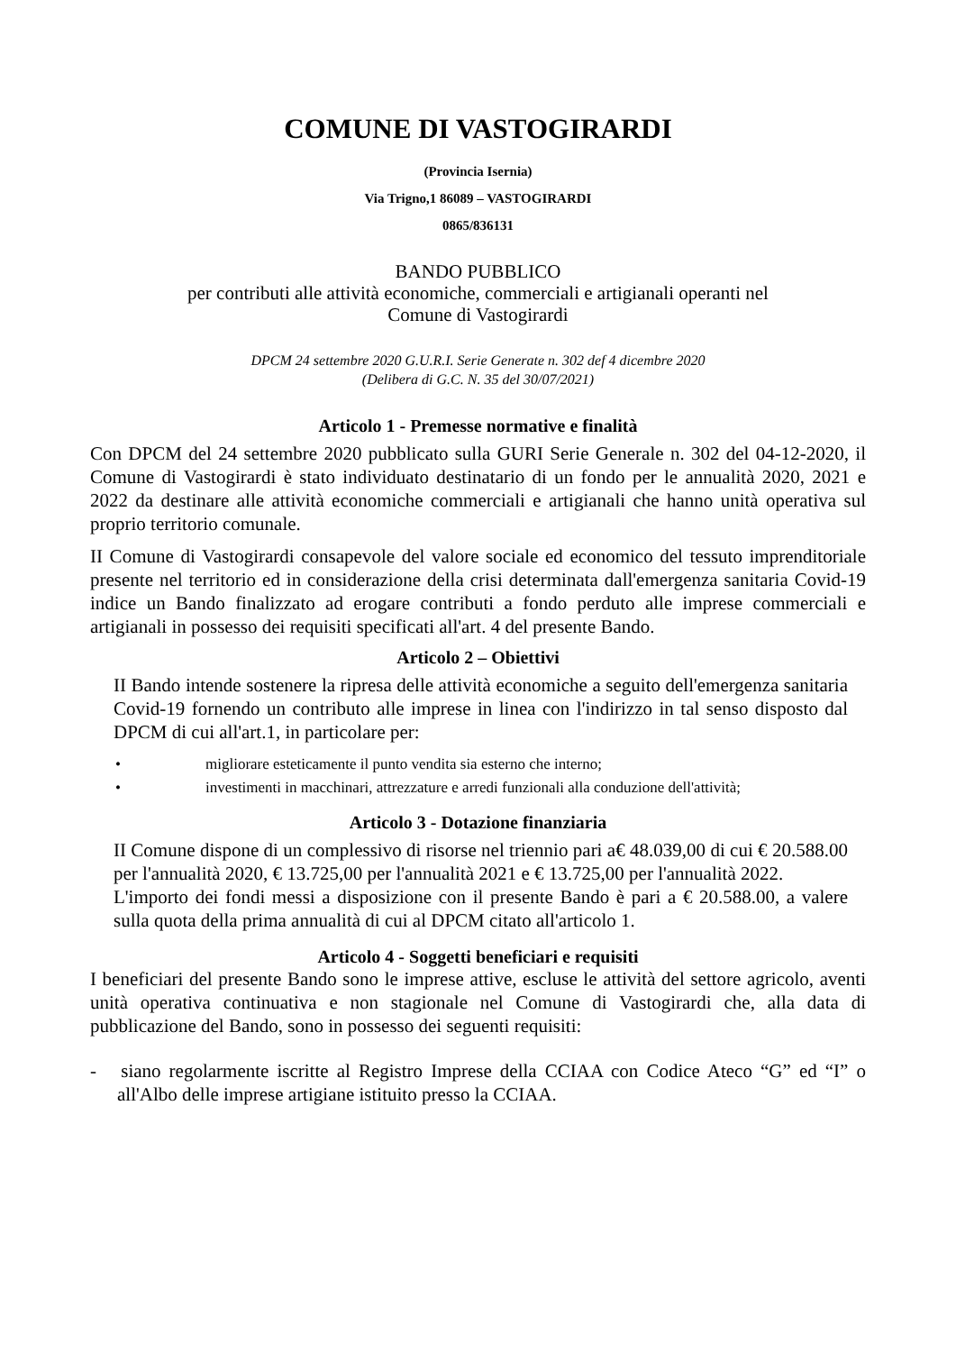COMUNE DI VASTOGIRARDI
(Provincia Isernia)
Via Trigno,1 86089 – VASTOGIRARDI
0865/836131
BANDO PUBBLICO
per contributi alle attività economiche, commerciali e artigianali operanti nel
Comune di Vastogirardi
DPCM 24 settembre 2020 G.U.R.I. Serie Generate n. 302 def 4 dicembre 2020
(Delibera di G.C. N. 35 del 30/07/2021)
Articolo 1 - Premesse normative e finalità
Con DPCM del 24 settembre 2020 pubblicato sulla GURI Serie Generale n. 302 del 04-12-2020, il Comune di Vastogirardi è stato individuato destinatario di un fondo per le annualità 2020, 2021 e 2022 da destinare alle attività economiche commerciali e artigianali che hanno unità operativa sul proprio territorio comunale.
II Comune di Vastogirardi consapevole del valore sociale ed economico del tessuto imprenditoriale presente nel territorio ed in considerazione della crisi determinata dall'emergenza sanitaria Covid-19 indice un Bando finalizzato ad erogare contributi a fondo perduto alle imprese commerciali e artigianali in possesso dei requisiti specificati all'art. 4 del presente Bando.
Articolo 2 – Obiettivi
II Bando intende sostenere la ripresa delle attività economiche a seguito dell'emergenza sanitaria Covid-19 fornendo un contributo alle imprese in linea con l'indirizzo in tal senso disposto dal DPCM di cui all'art.1, in particolare per:
• migliorare esteticamente il punto vendita sia esterno che interno;
• investimenti in macchinari, attrezzature e arredi funzionali alla conduzione dell'attività;
Articolo 3 - Dotazione finanziaria
II Comune dispone di un complessivo di risorse nel triennio pari a€ 48.039,00 di cui € 20.588.00 per l'annualità 2020, € 13.725,00 per l'annualità 2021 e € 13.725,00 per l'annualità 2022.
L'importo dei fondi messi a disposizione con il presente Bando è pari a € 20.588.00, a valere sulla quota della prima annualità di cui al DPCM citato all'articolo 1.
Articolo 4 - Soggetti beneficiari e requisiti
I beneficiari del presente Bando sono le imprese attive, escluse le attività del settore agricolo, aventi unità operativa continuativa e non stagionale nel Comune di Vastogirardi che, alla data di pubblicazione del Bando, sono in possesso dei seguenti requisiti:
- siano regolarmente iscritte al Registro Imprese della CCIAA con Codice Ateco “G” ed “I” o all'Albo delle imprese artigiane istituito presso la CCIAA.